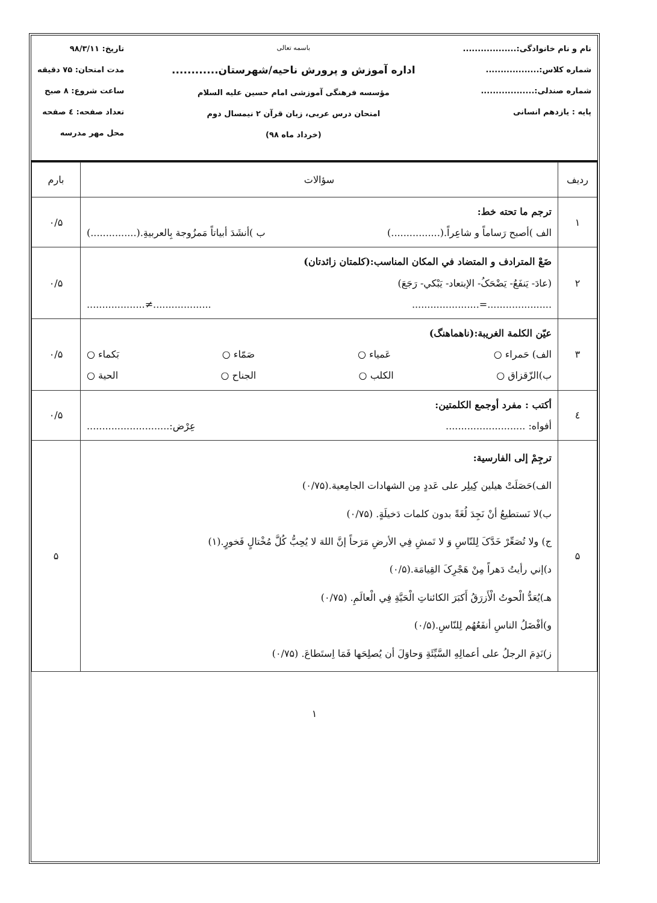نام و نام خانوادگی:..................
شماره کلاس:..................
شماره صندلی:..................
پایه : یازدهم انسانی
باسمه تعالی
اداره آموزش و پرورش ناحیه/شهرستان............
مؤسسه فرهنگی آموزشی امام حسین علیه السلام
امتحان درس عربی، زبان قرآن ۲ نیمسال دوم
(خرداد ماه ۹۸)
تاریخ: ۹۸/۳/۱۱
مدت امتحان: ۷۵ دقیقه
ساعت شروع: ۸ صبح
تعداد صفحه: ٤ صفحه
محل مهر مدرسه
| ردیف | سؤالات | بارم |
| --- | --- | --- |
| ۱ | ترجم ما تحته خط: الف )أصبح رَساماً و شاعِراً.(................) ب )أنشَدَ أبیاتاً مَمزُوجة بِالعربیةِ.(...............) | ۰/۵ |
| ۲ | ضَعْ المترادف و المتضاد في المکان المناسب:(کلمتان زائدتان) (عادَ- یَنفَعُ- یَضْحَکُ- الإبتعاد- یَبْکي- رَجَعَ) .....................=...................... ...................≠................... | ۰/۵ |
| ۳ | عیّن الکلمة الغریبة:(ناهماهنگ) الف) حَمراء ○ عَمیاء ○ صَمّاء ○ بَکماء ○ ب)الزّقزاق ○ الکلب ○ الجناح ○ الحیة ○ | ۰/۵ |
| ٤ | أکتب : مفرد أوجمع الکلمتین: أفواه: .......................... عِرْض:........................... | ۰/۵ |
| ۵ | ترجِمْ إلی الفارسیة: الف)حَصَلَتْ هیلین کِیلِر علی عَددٍ مِن الشهادات الجامِعیة.(۰/۷۵) ب)لا نَستطیعُ أنْ نَجِدَ لُغَةً بدون کلمات دَخیلَةٍ. (۰/۷۵) ج) ولا تُصَعِّرْ خَدَّکَ لِلنّاسِ وَ لا تَمشِ فِي الأرضِ مَرَحاً إنَّ اللهَ لا یُحِبُّ کُلَّ مُخْتالٍ فَخورٍ.(۱) د)إني رأیتُ دَهراً مِنْ هَجْرِکَ القِیامَة.(۰/۵) هـ)یُعَدُّ الْحوتُ الْأَزرَقُ أَکبَرَ الکائناتِ الْحَیَّةِ فِي الْعالَمِ. (۰/۷۵) و)أفْضَلُ الناسِ أنفَعُهُم لِلنّاسِ.(۰/۵) ز)نَدِمَ الرجلُ علی أعمالِهِ السَّیِّئَةِ وَحاوَلَ أن یُصلِحَها فَمَا اِستَطاعَ. (۰/۷۵) | ۵ |
۱